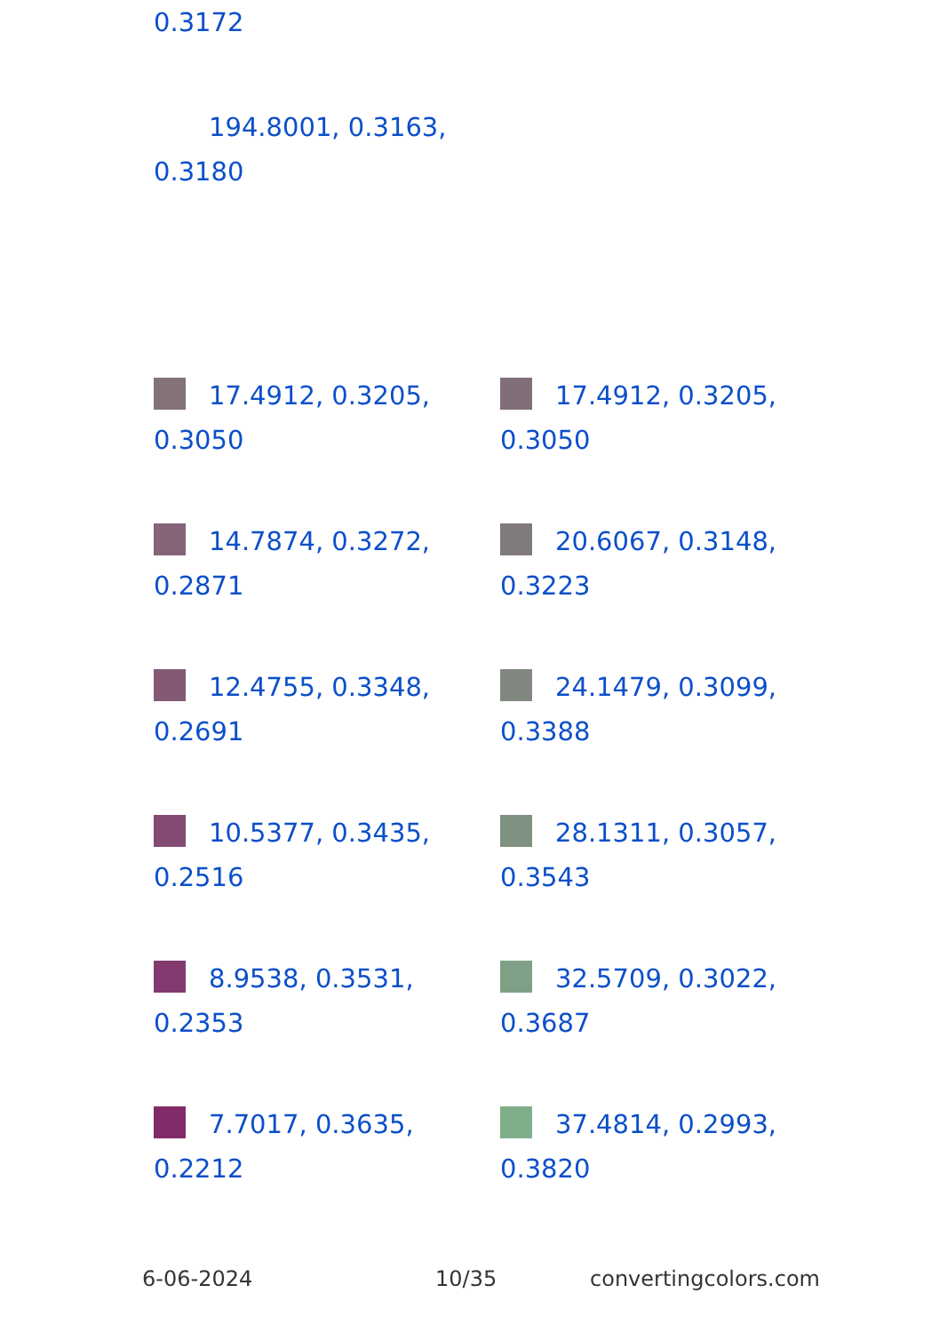0.3172
194.8001, 0.3163, 0.3180
17.4912, 0.3205, 0.3050
17.4912, 0.3205, 0.3050
14.7874, 0.3272, 0.2871
20.6067, 0.3148, 0.3223
12.4755, 0.3348, 0.2691
24.1479, 0.3099, 0.3388
10.5377, 0.3435, 0.2516
28.1311, 0.3057, 0.3543
8.9538, 0.3531, 0.2353
32.5709, 0.3022, 0.3687
7.7017, 0.3635, 0.2212
37.4814, 0.2993, 0.3820
6-06-2024 10/35 convertingcolors.com